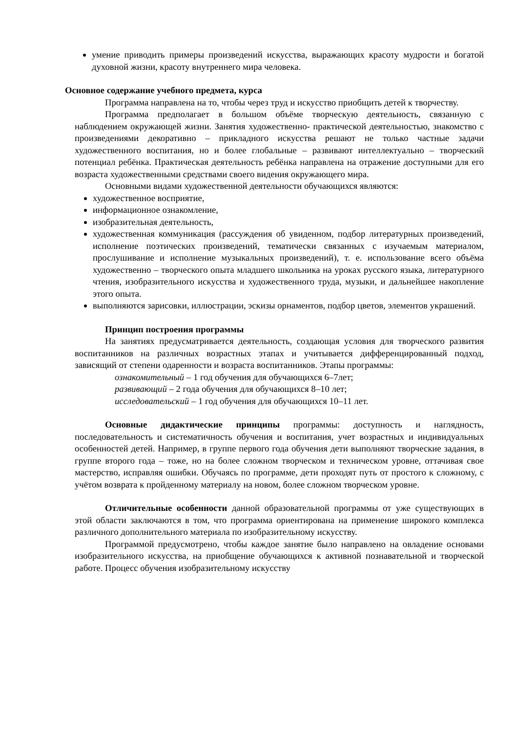умение приводить примеры произведений искусства, выражающих красоту мудрости и богатой духовной жизни, красоту внутреннего мира человека.
Основное содержание учебного предмета, курса
Программа направлена на то, чтобы через труд и искусство приобщить детей к творчеству.
Программа предполагает в большом объёме творческую деятельность, связанную с наблюдением окружающей жизни. Занятия художественно- практической деятельностью, знакомство с произведениями декоративно – прикладного искусства решают не только частные задачи художественного воспитания, но и более глобальные – развивают интеллектуально – творческий потенциал ребёнка. Практическая деятельность ребёнка направлена на отражение доступными для его возраста художественными средствами своего видения окружающего мира.
Основными видами художественной деятельности обучающихся являются:
художественное восприятие,
информационное ознакомление,
изобразительная деятельность,
художественная коммуникация (рассуждения об увиденном, подбор литературных произведений, исполнение поэтических произведений, тематически связанных с изучаемым материалом, прослушивание и исполнение музыкальных произведений), т. е. использование всего объёма художественно – творческого опыта младшего школьника на уроках русского языка, литературного чтения, изобразительного искусства и художественного труда, музыки, и дальнейшее накопление этого опыта.
выполняются зарисовки, иллюстрации, эскизы орнаментов, подбор цветов, элементов украшений.
Принцип построения программы
На занятиях предусматривается деятельность, создающая условия для творческого развития воспитанников на различных возрастных этапах и учитывается дифференцированный подход, зависящий от степени одаренности и возраста воспитанников. Этапы программы:
ознакомительный – 1 год обучения для обучающихся 6–7лет;
развивающий – 2 года обучения для обучающихся 8–10 лет;
исследовательский – 1 год обучения для обучающихся 10–11 лет.
Основные дидактические принципы программы: доступность и наглядность, последовательность и систематичность обучения и воспитания, учет возрастных и индивидуальных особенностей детей. Например, в группе первого года обучения дети выполняют творческие задания, в группе второго года – тоже, но на более сложном творческом и техническом уровне, оттачивая свое мастерство, исправляя ошибки. Обучаясь по программе, дети проходят путь от простого к сложному, с учётом возврата к пройденному материалу на новом, более сложном творческом уровне.
Отличительные особенности данной образовательной программы от уже существующих в этой области заключаются в том, что программа ориентирована на применение широкого комплекса различного дополнительного материала по изобразительному искусству.
Программой предусмотрено, чтобы каждое занятие было направлено на овладение основами изобразительного искусства, на приобщение обучающихся к активной познавательной и творческой работе. Процесс обучения изобразительному искусству